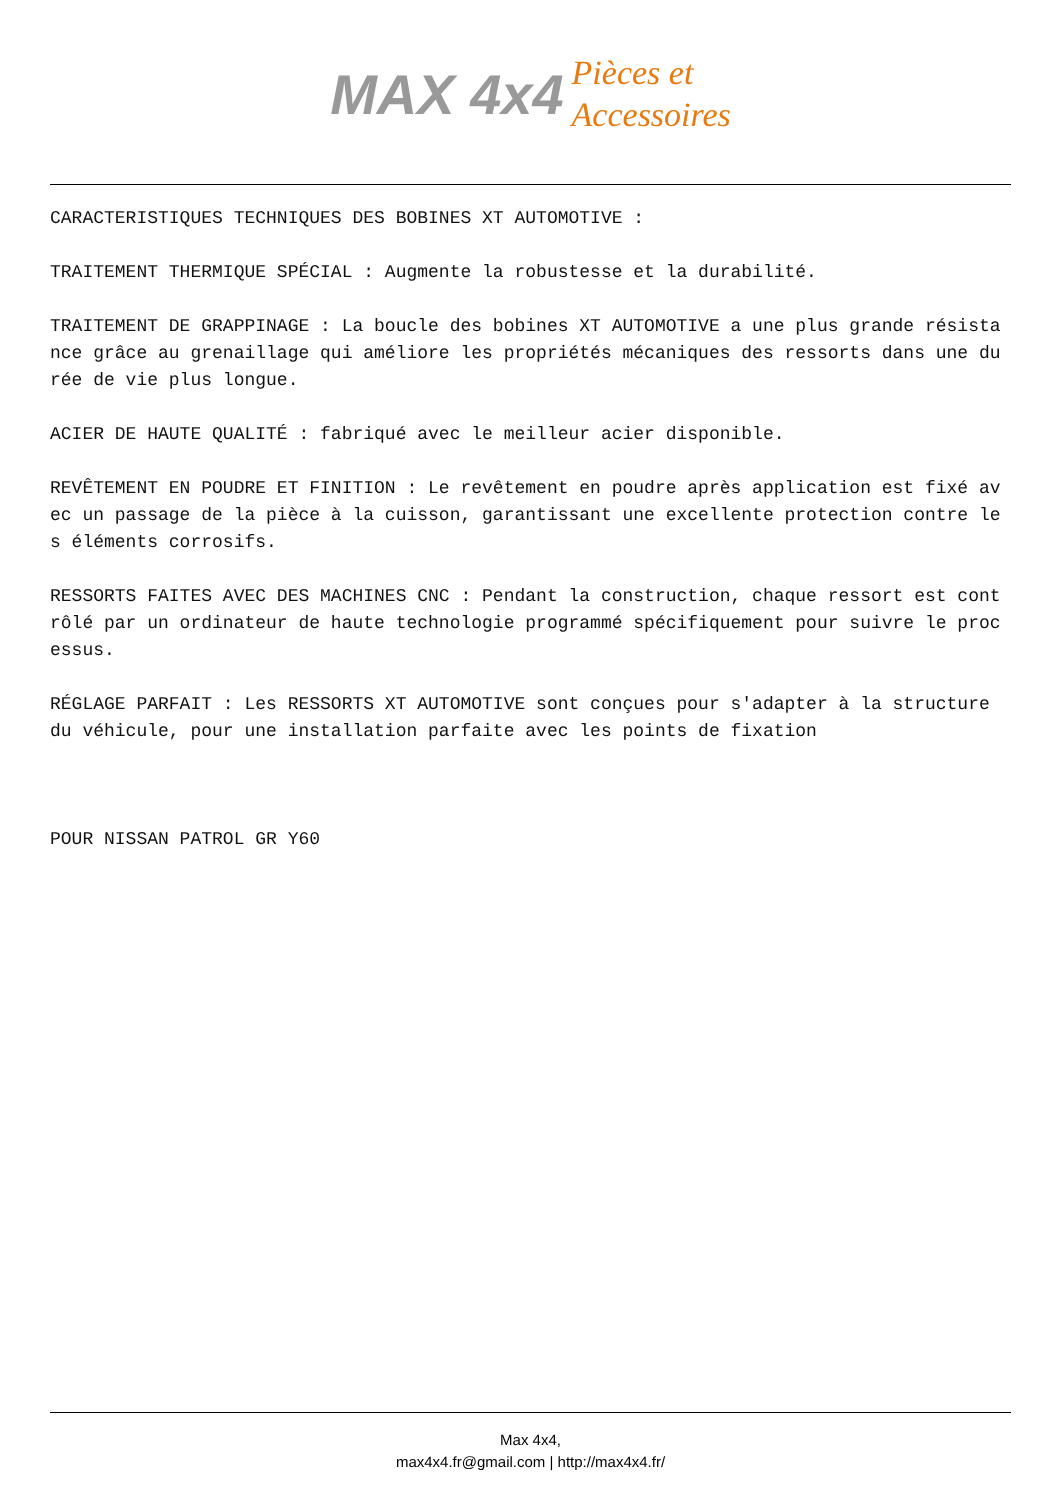MAX 4x4 Pièces et
Accessoires
CARACTERISTIQUES TECHNIQUES DES BOBINES XT AUTOMOTIVE :
TRAITEMENT THERMIQUE SPÉCIAL : Augmente la robustesse et la durabilité.
TRAITEMENT DE GRAPPINAGE : La boucle des bobines XT AUTOMOTIVE a une plus grande résistance grâce au grenaillage qui améliore les propriétés mécaniques des ressorts dans une durée de vie plus longue.
ACIER DE HAUTE QUALITÉ : fabriqué avec le meilleur acier disponible.
REVÊTEMENT EN POUDRE ET FINITION : Le revêtement en poudre après application est fixé avec un passage de la pièce à la cuisson, garantissant une excellente protection contre les éléments corrosifs.
RESSORTS FAITES AVEC DES MACHINES CNC : Pendant la construction, chaque ressort est contrôlé par un ordinateur de haute technologie programmé spécifiquement pour suivre le processus.
RÉGLAGE PARFAIT : Les RESSORTS XT AUTOMOTIVE sont conçues pour s'adapter à la structure du véhicule, pour une installation parfaite avec les points de fixation
POUR NISSAN PATROL GR Y60
Max 4x4,
max4x4.fr@gmail.com | http://max4x4.fr/